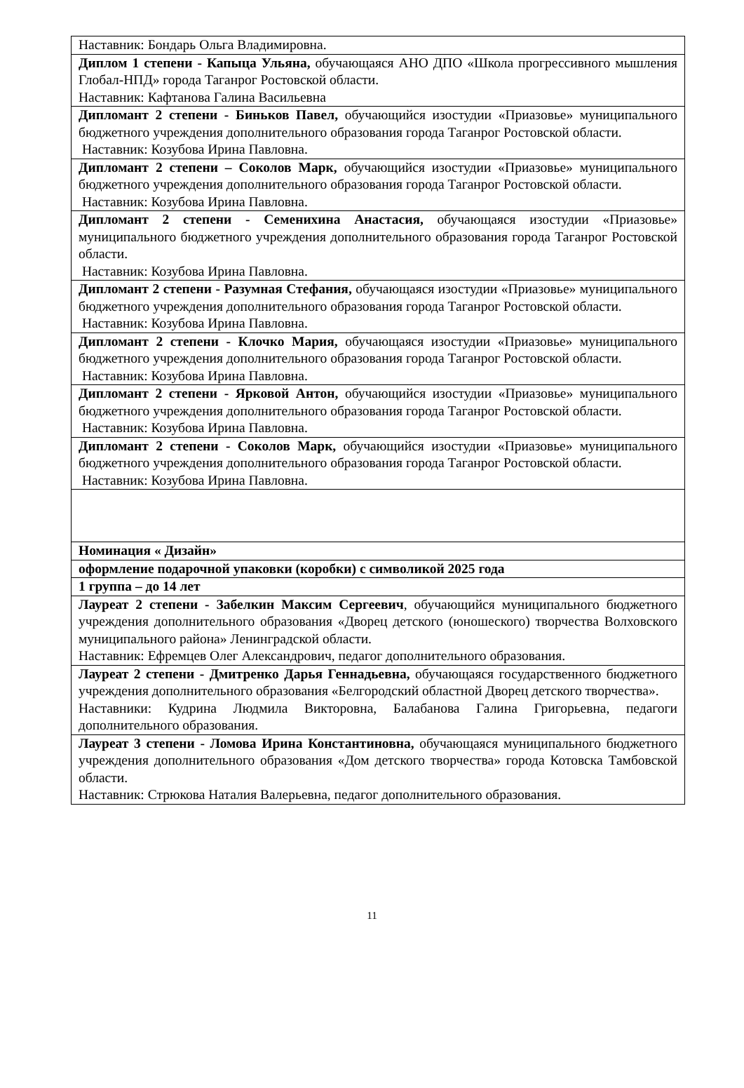| Наставник: Бондарь Ольга Владимировна. |
| Диплом 1 степени - Капыца Ульяна, обучающаяся АНО ДПО «Школа прогрессивного мышления Глобал-НПД» города Таганрог Ростовской области. Наставник: Кафтанова Галина Васильевна |
| Дипломант 2 степени - Биньков Павел, обучающийся изостудии «Приазовье» муниципального бюджетного учреждения дополнительного образования города Таганрог Ростовской области. Наставник: Козубова Ирина Павловна. |
| Дипломант 2 степени – Соколов Марк, обучающийся изостудии «Приазовье» муниципального бюджетного учреждения дополнительного образования города Таганрог Ростовской области. Наставник: Козубова Ирина Павловна. |
| Дипломант 2 степени - Семенихина Анастасия, обучающаяся изостудии «Приазовье» муниципального бюджетного учреждения дополнительного образования города Таганрог Ростовской области. Наставник: Козубова Ирина Павловна. |
| Дипломант 2 степени - Разумная Стефания, обучающаяся изостудии «Приазовье» муниципального бюджетного учреждения дополнительного образования города Таганрог Ростовской области. Наставник: Козубова Ирина Павловна. |
| Дипломант 2 степени - Клочко Мария, обучающаяся изостудии «Приазовье» муниципального бюджетного учреждения дополнительного образования города Таганрог Ростовской области. Наставник: Козубова Ирина Павловна. |
| Дипломант 2 степени - Ярковой Антон, обучающийся изостудии «Приазовье» муниципального бюджетного учреждения дополнительного образования города Таганрог Ростовской области. Наставник: Козубова Ирина Павловна. |
| Дипломант 2 степени - Соколов Марк, обучающийся изостудии «Приазовье» муниципального бюджетного учреждения дополнительного образования города Таганрог Ростовской области. Наставник: Козубова Ирина Павловна. |
| Номинация « Дизайн» |
| оформление подарочной упаковки (коробки) с символикой 2025 года |
| 1 группа – до 14 лет |
| Лауреат 2 степени - Забелкин Максим Сергеевич , обучающийся муниципального бюджетного учреждения дополнительного образования «Дворец детского (юношеского) творчества Волховского муниципального района» Ленинградской области. Наставник: Ефремцев Олег Александрович, педагог дополнительного образования. |
| Лауреат 2 степени - Дмитренко Дарья Геннадьевна, обучающаяся государственного бюджетного учреждения дополнительного образования «Белгородский областной Дворец детского творчества». Наставники: Кудрина Людмила Викторовна, Балабанова Галина Григорьевна, педагоги дополнительного образования. |
| Лауреат 3 степени - Ломова Ирина Константиновна, обучающаяся муниципального бюджетного учреждения дополнительного образования «Дом детского творчества» города Котовска Тамбовской области. Наставник: Стрюкова Наталия Валерьевна, педагог дополнительного образования. |
11